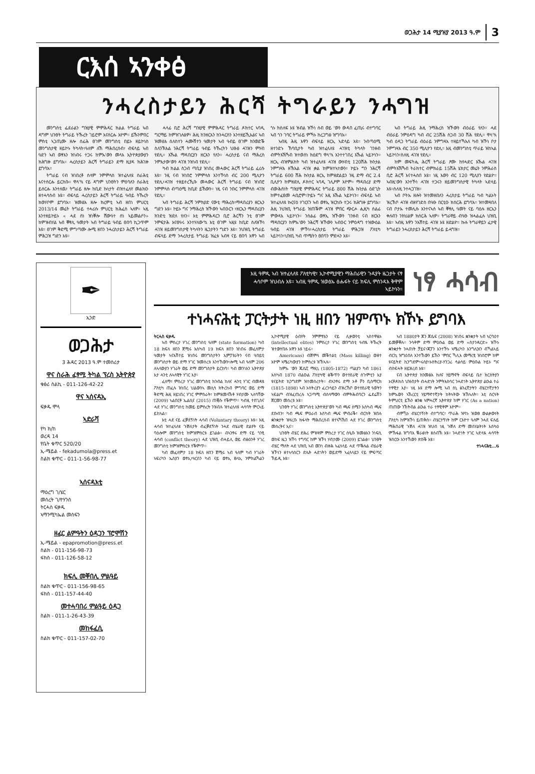ወጋሕታ 14 ሚያዝያ 2013 ዓ.ም 3
ርእሰ ኣንቀፅ
ንሓረስታይን ሕርሻ ትግራይን ንሓግዝ
መንግስቲ ፌደራልን ግዝያዊ ምምሕዳር ክልል ትግራይ ኣብ ዳግም ህንፀት ትግራይ ትኹረት ገይሮም እናሰርሑ እዮም። ይኹንምበር ምስቲ ኣጋጢሙ ዘሎ ሰፊሕ ፀገም መንግስቲ በይኑ ዘይኮነስ መንግስታዊ ዘይኮኑ ትካላት፣ዓለም ለኸ ማሕበረሰብ፣ ብፍላይ ኣብ ዓድን ኣብ ወፃእን ዝነብሩ ተጋሩ ከምኡ'ውን መላእ ኢትዮጵያውያን ክሕግዙ ይግባእ። ሓረስታይን ሕርሻ ትግራይን ድማ ዚያዳ ክሕገዙ ይግባእ።
ትግራይ ናብ ዝነበረቶ ሰላም ንምምላስ ዝተፈላለዩ ስራሕቲ እናተሰርሑ ይርከቡ። ዋላ'ኳ ናይ ዳግም ህንፀትን ምዕባለን ስራሕቲ ይሰርሑ እንተለዉ፣ ትግራይ ዘሎ ከቢድ ኩነታት ብዝተፈለየ መልክዑ ዘተሓሳስብ እዩ። ብፍላይ ሓረስታይን ሕርሻ ትግራይ ዓብይ ትኹረት ክወሃቦም ይግባእ። ዝመፅእ ዘሎ ክረምቲ ኣብ ዘበነ ምህርቲ 2013/14 መሬት ትግራይ ተሓሪሱ ምህርቲ ክሕፈስ ኣለዎ። ኣዚ እንተዘይኮይኑ « ሓደ ሰነ ዝነቐሎ ሸውዓተ ሰነ ኣይመልሶን» ከምዝብሃል ኣብ ቐፃሊ ዓመታት ኣብ ትግራይ ዓብይ ፀበባ ኪጋጥም እዩ። ፀገም ቅድሚ ምግጣሙ ሎሚ ዘበን ንሓረስታይን ሕርሻ ትግራይ ምሕጋዝ ግድን እዩ።
ሓላፊ ቢሮ ሕርሻ ግዝያዊ ምምሕዳር ትግራይ ዶክተር ኣባዲ ግርማይ ከምዝገለፅዎ፣ ሕዚ ከንዘርእን ከንሓርስን እንተዘይኺእልና ኣብ ዝመፅእ ሰለስተን ሓሙሽተን ዓመታት ኣብ ዓብይ ፀገም ክንወድቕ ስለንኽእል ንሕርሻ ትግራይ ዓብይ ትኹረትን ህፁፅ ሓገዝን ምሃብ የድሊ። እኹል ማዳበርያን ዘርእን የለን። ሓረስታይ ናብ ማሕረስ ንምእታው'ውን ሓገዝ ንዝነብ የድሊ።
ካብ ክልል ስጋብ ጣቢያ ዝነበረ መሓውር ሕርሻ ትግራይ ፈሪሱ እዩ። ንዚ ናብ ዝነበሮ ንምምላስ እንተኾነስ ብር 200 ሚሊዮን የድሊ፣ሓገዝ ተዘይተረኺቡ መሓውር ሕርሻ ትግራይ ናብ ዝነበሮ ንምምላስ ብጣዕሚ ከቢድ ይኸውን። ነዚ ናብ ንቡር ንምምላስ ሓገዝ የድሊ።
ኣብ ትግራይ ሕርሻ ንምክያድ ናውቲ ማሕረስ፣ማዳበሪያን ዘርኢን ግድን እዩ። ኮይኑ ግና ንማሕረስ ዝኾውን ኣብዑርን ፣ዘርኢን ማዳበሪያን ክንድቲ ዝድለ የለን። እቲ ምምሕዳርን ቢሮ ሕርሻን ንቲ ፀገም ንምፍታሕ እናፀዓሩ እንተሃለው'ኳ እቲ ፀገም ኣዚዩ ከቢድ ስለዝኾነ ሓገዝ ዘይመንግስታዊ ትካላትን ዜጋታትን ግድን እዩ። ንህዝቢ ትግራይ ብፍላይ ድማ ንሓረስታይ ትግራይ ዝፈቱ ኣብዛ ናይ ፀበባ እዋን ኣብ ጎኑ ክስለፍ እዩ ዝብል ዝኾነ ሰብ ወይ 'ውን ውዳበ ፈጢሩ ብተግባር ኣብ ጎን ገባር ትግራይ ምኻኑ ከረጋግፅ ዝግባእ።
ኣብዚ ሕዚ እዋን ብፍላይ ዘርኢ ኣድላይ እዩ። ንብጣዕሚ ዘተንድኑ ኸባቢታት ካብ ዝተፈላለዩ ሓገዝቲ ትካላት ገንዘብ ብምትእኽኻብ ዝተወሰነ ክዕደግ ዋላ'ኳ እንተተገበረ እኹል ኣይኮነን። ዘርኢ ብዝምልከት ካብ ዝተፈላለዩ ሓገዝ ውሃብቲ 120ሽሕ ኩንታል ንምግዛእ ዘኽእል ሓገዝ ቃል ከምዝተኣተውን፣ ኮይኑ ግን ንሕርሻ ትግራይ 600 ሽሕ ኩንታል ዘርኢ ከምዘድልይን ንዚ ድማ ብር 2.4 ቢሊዮን ከምዘድሊ ዶክተር ኣባዲ ገሊፆም እዮም። ማዳበሪያ ድማ ብውሕስነት ግዝያዊ ምምሕዳር ትግራይ 800 ሽሕ ኩንታል ዕድጊት ከምተፈፀመ ሓቢሮም።ኮይኑ ግና እዚ እኹል ኣይኮነን። ብፍላይ ኣብ ዝተፈላለዩ ኩርናዕ ሃገርናን ኣብ ወፃኢ ዝርከቡ ተጋሩ ክሕግዙ ይግባእ። ሕዚ ንህዝቢ ትግራይ ዝጠቕም ሓገዝ ምበር ጭርሖ ሒዚካ ሰልፊ ምውጻእ ኣይኮነን። ንሰልፊ ወፃኢ ዝኾውን ገንዘብ ናብ ዘርእን ማዳበርያን ከምኡ'ውን ንሕርሻ ዝኾውን ኣብዑር ንምዕዳግ ተዝውዕል ዓብይ ሓገዝ ምኾነ፣ሓረስታይ ትግራይ ምሕጋዝ ፖለቲካ ኣይኮነን፣ህዝቢ ካብ ጥሜትን ፀበባን ምድሓን እዩ።
ኣብ ትግራይ ሕዚ ንማሕረስ ዝኾውን ብዕራይ የለን። ሓደ ብዕራይ ንምዕዳግ ካብ ብር 25ሽሕ ስጋብ 30 ሽሕ የድሊ። ዋላ'ኳ ካብ ዕዳጋ ትግራይ ብዕራይ ንምግዛእ ተዘይተኻእለ ካብ ዝኾነ ቦታ ንምግዛእ ብር 350 ሚሊዮን የድሊ። እዚ ብመንግስቲ ጥራይ ዝከኣል ኣይኮነን፣ስለዚ ሓገዝ የድሊ።
ከም መፍትሒ ሕርሻ ትግራይ ፆሙ ከየሓድር እኹል ሓገዝ ብምትእኽኻብ ትራክተር ብምክራይ 15ሽሕ ሄክታር መሬት ንምሕራስ ቢሮ ሕርሻ እናተሓሰበ እዩ። ነዚ እውን ብር 120 ሚሊየን የድልዮ። ኣብዚ'ውን እንተኾነ ሓገዝ ተጋሩን ዘይመንግስታዊ ትካላት ኣድላይ እዩ።ስለዚ ንተሓጋገዝ።
ኣብ ቦትኡ ዘሎን ዝተመዘበለን ሓረስታይ ትግራይ ካብ ካልኦት ዝረኸቦ ሓገዝ ብዘየገድስ በዓፁ በርቲዑ ክሰርሕ ይግባእ። ዝተመዛበለ ናብ ቦታኡ ተመሊሱ እንተናኣሰ ኣብ ቐፃሊ ዓመት ናይ ባዕሉ ዘርኢን ቀለብን ንክህልዎ ክሰርሕ ኣለዎ። ትግራዋይ ብዓፁ ዝሓልፈሉ ህዝቢ እዩ። ኣብዚ እዋን ንእሽተይ ሓገዝ እዩ ዘድልዮ። ኩሉ ትግራዋይን ፈታዊ ትግራይን ንሓረስታይን ሕርሻ ትግራይ ይሓግዝ።
✒
ኢንድ
ወጋሕታ
3 ሕዳር 2013 ዓ.ም ተመስሪታ
ዋና ስራሕ ፈፃሚ ትካል ፕረስ ኢትዮጵያ
ቁፅሪ ስልኪ - 011-126-42-22
ዋና ኣሰናዳኢ
ፍቃዱ ሞላ
ኣድራሻ
የካ ክ/ከ
ወረዳ 14
የቤት ቁጥር 520/20
ኢ-ሜይል - fekadumola@press.et
ስልክ ቁጥር - 011-1-56-98-77
ኣሰናዳእቲ
ማዕረግ ገ/ሄር
መሰረት ገ/ዮሃንስ
ትርሓስ ፍቃዱ
ኣማንሚካኤል መስፍን
ዘፈር ልምዓትን ዕዳጋን ፕሮሞሽን
ኢ-ሜይል - epapromotion@press.et
ስልክ - 011-156-98-73
ፋክስ - 011-126-58-12
ክፍሊ መቐበሊ ምልዓይ
ስልክ ቁጥር - 011-156-98-65
ፋክስ - 011-157-44-40
መተሓባበሪ ምልዓይ ዕዳጋ
ስልክ - 011-1-26-43-39
መከፋፈሲ
ስልክ ቁጥር - 011-157-02-70
እዚ ዓምዲ ኣብ ዝተፈላለዩ ፖለቲካዊ፣ ኢኮኖሚያዊን ማሕበራዊን ጉዳያት ዜጋታት ናፃ ሓሳቦም ዝህብሉ እዩ። ኣብዚ ዓምዲ ዝወፅኡ ፅሑፋት ናይ ክፍሊ ምስንዳእ ቅዋም ኣይኮኑን።
ነፃ ሓሳብ
ተነሓናሕቲ ፓርትታት ነዚ ዘበን ዝምጥኑ ክኾኑ ይግባእ
ትርሓስ ፍቃዱ
ኣብ ምስረታ ሃገረ መንግስቲ ዓለም (state formation) ካብ 18 ክፍለ ዘበን ጀሚሩ እስካብ 19 ክፍለ ዘበን ዝነበሩ መፈለምታ ዓመታት ኣናእሽተይ ዝነበሩ መንግስታትን ኢምፓየራትን ናብ ዓበይቲ መንግስታት ወይ ድማ ሃገር ዝመስረቱ እንተኸውን፣ሎሚ ኣብ ዓለም 206 ሉኣላውያን ሃገራት ወይ ድማ መንግስታት ይርከባ። ካብ መንነእን ኢትዮጵያ እታ ሓንቲ ሉኣላዊት ሃገር እያ።
ፈለማ፣ ምስረታ ሃገረ መንግስቲ ክንብል ከለና ሓንቲ ሃገር ብመዳዩ ፖለቲካ ጠፈሉ ዝነበረ ህልውንኣ መሊሳ ክትረከብ ምግባር ወይ ድማ ቅድሚ ሕዚ ዘይነበረ ሃገር ምምስራት፣ ከምዘመላኽቶ ሃብታሙ ኣለባቸው (2009) ኣልበርቶ ኤልሲና (2015) ጠቒሱ የቕምጥ። ካብዚ ተበጊስና ሓደ ሃገረ መንግስቲ ከመይ ይምስረት ንዝብሉ ዝተፈላለዩ ሓሳባት ምርኣይ ይከኣል።
እቲ ሓደ ናይ ፈቓደኝነት ሓሳብ (Voluntary theory) እዩ። እዚ ሓሳብ ዝተፈላለዩ ጉጅለታት ብፈቓደኝነት ንሓደ ብሄራዊ ድልየት ናይ ባዕሎም መንግስቲ ከምዝምስርቱ ይገልፅ። ብኣንፃሩ ድማ ናይ ጎንፂ ሓሳብ (conflict theory) ሓደ ህዝቢ ብሓይሊ ወይ ብፅዕንቶ ሃገረ መንግስቲ ከምዝምስርቱ የቕምጥ።
ካብ መፈለምታ 18 ክፍለ ዘበን ጀሚሩ ኣብ ዓለም ካብ ሃገራት ኣፍሪካን ኤስያን ወፃኢ፣ዓርሰን ካብ ናይ ወፃኢ ፀላኢ ንምክልኻልን ኢኮኖሚያዊ ዕብየት ንምምፃእን ናይ ሊቃውንቲ ኣስተዋፅኦ (intellectual elites) ንምስረታ ሃገረ መንግስቲ ዓብዪ ትኹረት ዝተውሃበሉ እዋን እዩ ነይሩ።
Americans) ብጅምላ መቕተልቲ (Mass killing) ወዘተ እዮም ኣሜሪካውያን ከምስረቱ ዝኸኣሉ።
ከምኡ 'ውን ጁሴፒ ማዚኒ (1805-1872) ጣልያን ካብ 1861 እስካብ 1870 ብልዑል ፖለቲካዊ ፅቕጥን ወተሃደራዊ ስጉምቲን እያ ዩናይትድ ኪንግደም ዝተመስረተት። ብኣንፃሩ ድማ ኦቶ ቮን ቢስማርክ (1815-1898) ኣብ ኦስትሪያን ፈረንሳይን ብዝረኸቦ ወተሃደራዊ ዓወትን ኣፍልጦ ብዝፈጠረሉ ኣጋጣሚ ብሰላማውን ብምትሕብባርን ፌደሬሽን ጀርመን መሰረቱ እዩ።
ህንፀት ሃገረ መንግስቲ ኢትዮጵያ'ውን ካብ ጫፍ ሰሜን እስካብ ጫፍ ደቡብን፣ ካብ ጫፍ ምዕራብ እስካብ ጫፍ ምብራቕ፣ ብርከት ዝበሉ ቋንቋታት ዝዛረቡ ክፋላት ማሕበረሰብ ዘተኣኻኽበ ሓደ ሃገረ መንግስቲ መሰረትና ኢና።
ህንፀት ብሄር ድሕሪ ምዝዛም ምስረታ ሃገር ስዒቡ ዝመፅእን ንነፍሲ ወከፍ ዜጋ ዝኾነ ተግባር ከም ዝኾነ ሃብታሙ (2009) ይገልፅ። ህንፀት ብሄር ማለት ሓደ ህዝቢ ኣብ መንነ ብዙሕ ኣፈላላይ ሓደ ጥቕሉል ብሄራዊ ዝኾነን ዘተኣሳስርን ድሌት ሓድነትን ወይድማ ኣፈላላይን ናይ ምፍጣር ኸይዲ እዩ።
ኣብ 1880ታት ጆን ጆሴፍ (2008) ዝነበሩ ቋንቋታት ኣብ ኣርባዕተ ይመቓቐሉ። ንሳቶም ድማ ምዕቡል ወይ ድማ «ስታንዳርድ» ዝኾኑ ቋንቋታት ንሓበነት ቻይና፣ጃፓን እንተኾኑ ኣሜሪካን እንግሊዝን ብኻልኣይ ብርኪ ዝግዕበለ እንተኸውን ይኹን 'ምበር ኻሊእ መማረፂ ዝነበሮም ከም ዩናይትድ ኪንግደም፣ሩስያ፣ኦስትሪያ-ሃንጋሪ ሳልሳይ ምዕቡል ኮይኑ ግና ብስፍሓት ዘይዝረብ እዩ።
ናብ ኢትዮጵያ ክንመፅእ ከለና ሃይማኖት ብፍላይ ቤተ ክርስትያን ኦርቶዶክስ ህዝብታት ብሓድነት ንምትእስሳር ንሓድነት ኢትዮጵያ ልዑል ተራ ተፃዊታ እያ። ነዚ እዩ ድማ ሎሚ ኣብ ስኒ ፅንፈኛታትን ብሄርተኛታትን ከምኡውን ኣኽረርቲ ሃይማኖተኛታት ከትኣትው ዝኽኣለት። እቲ ስርዓት ትምህርቲ ይኹን ቋንቋ ኣምሓርኛ ኢትዮጵያ ከም ሃገር (As a nation) ጠጠው ንኽትብል ልዑል ተራ ተፃዊቶም እዮም።
ብምዃኑ ብሄርተኝነት ብተግባር፣ ጥራሕ ዝባኑ ዝወፀ ውልቃውነት ፖለቲካ ከምዝኾነ ይጠቅስ። ብሄርተኝነት ከም ርእዮተ ዓለም ንሓደ ፍሉይ ማሕበራዊ ጉጅለ ሓገዝ ዝህብ ነዚ ጉጅለ ድማ መሰሃልትነት እስካዕ ምኽፋል ዝግባእ ቑራፅነት ዘሰብኽ እዩ። ንሓድነት ሃገር ኣድላዪ ሓሳባት ዝሰርዑ እንተኸውን ጽቡቕ እዩ።
ተነሓናሕቲ...6